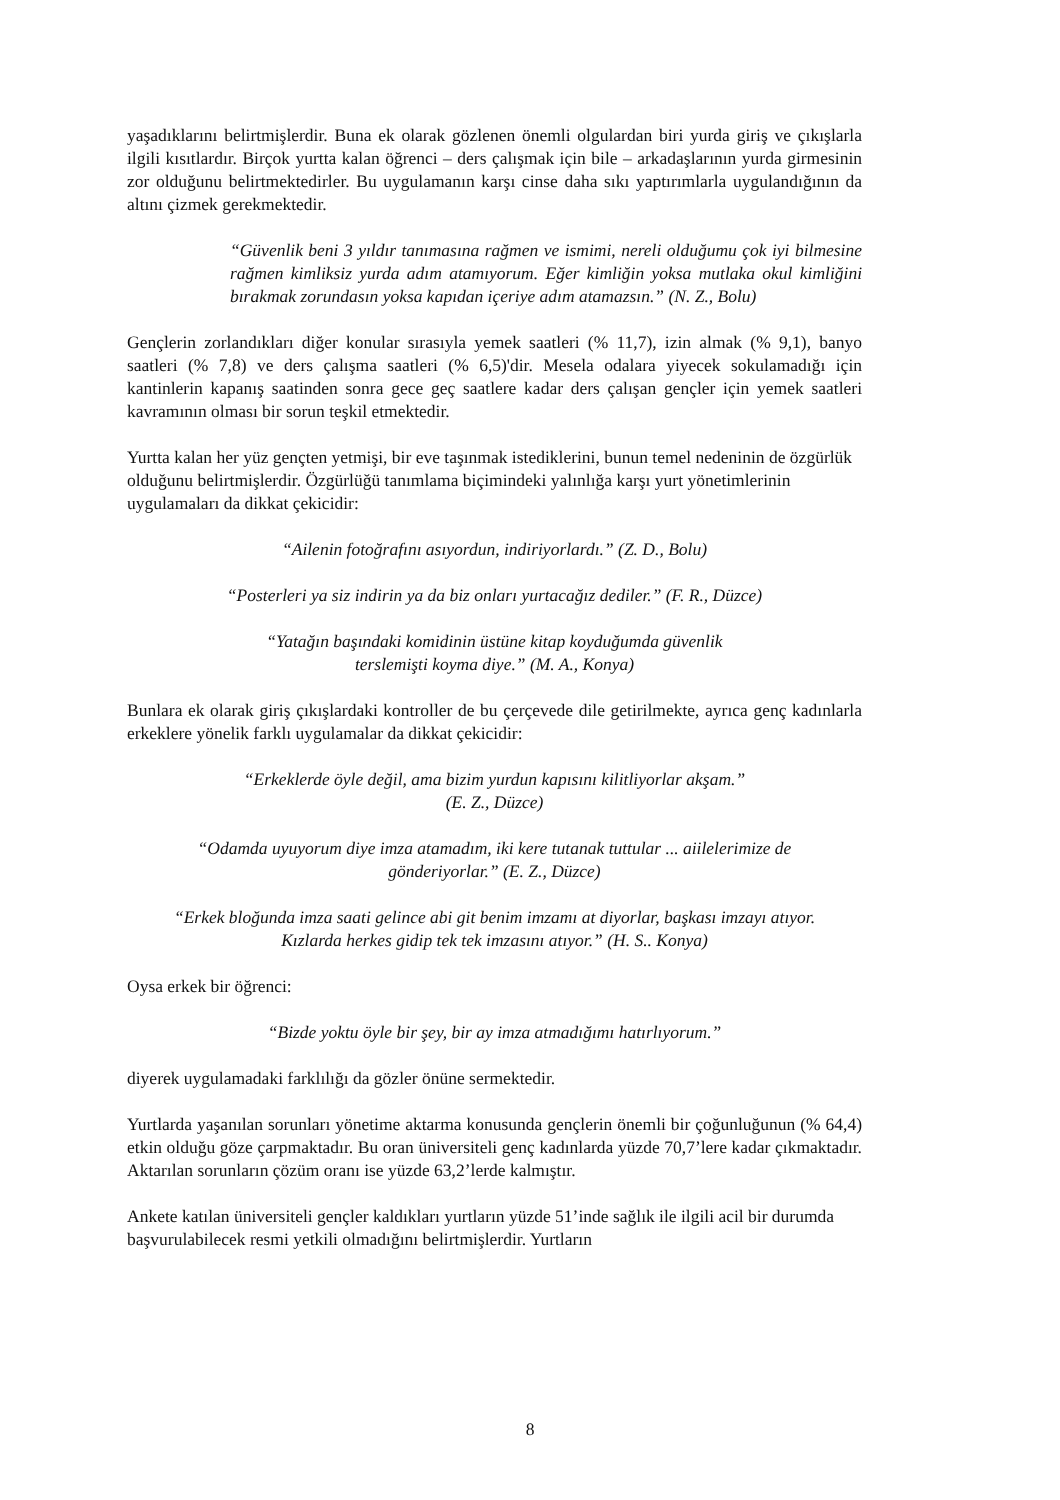yaşadıklarını belirtmişlerdir. Buna ek olarak gözlenen önemli olgulardan biri yurda giriş ve çıkışlarla ilgili kısıtlardır. Birçok yurtta kalan öğrenci – ders çalışmak için bile – arkadaşlarının yurda girmesinin zor olduğunu belirtmektedirler. Bu uygulamanın karşı cinse daha sıkı yaptırımlarla uygulandığının da altını çizmek gerekmektedir.
“Güvenlik beni 3 yıldır tanımasına rağmen ve ismimi, nereli olduğumu çok iyi bilmesine rağmen kimliksiz yurda adım atamıyorum. Eğer kimliğin yoksa mutlaka okul kimliğini bırakmak zorundasın yoksa kapıdan içeriye adım atamazsın.” (N. Z., Bolu)
Gençlerin zorlandıkları diğer konular sırasıyla yemek saatleri (% 11,7), izin almak (% 9,1), banyo saatleri (% 7,8) ve ders çalışma saatleri (% 6,5)'dir. Mesela odalara yiyecek sokulamadığı için kantinlerin kapanış saatinden sonra gece geç saatlere kadar ders çalışan gençler için yemek saatleri kavramının olması bir sorun teşkil etmektedir.
Yurtta kalan her yüz gençten yetmişi, bir eve taşınmak istediklerini, bunun temel nedeninin de özgürlük olduğunu belirtmişlerdir. Özgürlüğü tanımlama biçimindeki yalınlığa karşı yurt yönetimlerinin uygulamaları da dikkat çekicidir:
“Ailenin fotoğrafını asıyordun, indiriyorlardı.” (Z. D., Bolu)
“Posterleri ya siz indirin ya da biz onları yurtacağız dediler.” (F. R., Düzce)
“Yatağın başındaki komidinin üstüne kitap koyduğumda güvenlik
terslemişti koyma diye.” (M. A., Konya)
Bunlara ek olarak giriş çıkışlardaki kontroller de bu çerçevede dile getirilmekte, ayrıca genç kadınlarla erkeklere yönelik farklı uygulamalar da dikkat çekicidir:
“Erkeklerde öyle değil, ama bizim yurdun kapısını kilitliyorlar akşam.”
(E. Z., Düzce)
“Odamda uyuyorum diye imza atamadım, iki kere tutanak tuttular ... aiilelerimize de
gönderiyorlar.” (E. Z., Düzce)
“Erkek bloğunda imza saati gelince abi git benim imzamı at diyorlar, başkası imzayı atıyor.
Kızlarda herkes gidip tek tek imzasını atıyor.” (H. S.. Konya)
Oysa erkek bir öğrenci:
“Bizde yoktu öyle bir şey, bir ay imza atmadığımı hatırlıyorum.”
diyerek uygulamadaki farklılığı da gözler önüne sermektedir.
Yurtlarda yaşanılan sorunları yönetime aktarma konusunda gençlerin önemli bir çoğunluğunun (% 64,4) etkin olduğu göze çarpmaktadır. Bu oran üniversiteli genç kadınlarda yüzde 70,7’lere kadar çıkmaktadır. Aktarılan sorunların çözüm oranı ise yüzde 63,2’lerde kalmıştır.
Ankete katılan üniversiteli gençler kaldıkları yurtların yüzde 51’inde sağlık ile ilgili acil bir durumda başvurulabilecek resmi yetkili olmadığını belirtmişlerdir. Yurtların
8